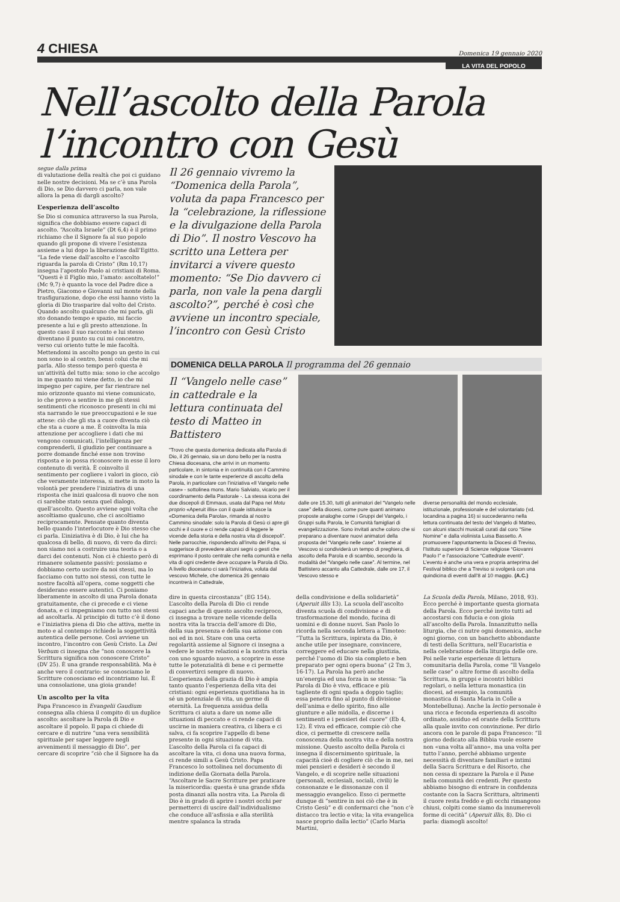4 CHIESA Domenica 19 gennaio 2020
LA VITA DEL POPOLO
Nell’ascolto della Parola
l’incontro con Gesù
segue dalla prima
di valutazione della realtà che poi ci guidano nelle nostre decisioni. Ma se c’è una Parola di Dio, se Dio davvero ci parla, non vale allora la pena di dargli ascolto?
L’esperienza dell’ascolto
Se Dio si comunica attraverso la sua Parola, significa che dobbiamo essere capaci di ascolto. “Ascolta Israele” (Dt 6,4) è il primo richiamo che il Signore fa al suo popolo quando gli propone di vivere l’esistenza assieme a lui dopo la liberazione dall’Egitto. “La fede viene dall’ascolto e l’ascolto riguarda la parola di Cristo” (Rm 10,17) insegna l’apostolo Paolo ai cristiani di Roma. “Questi è il Figlio mio, l’amato: ascoltatelo!” (Mc 9,7) è quanto la voce del Padre dice a Pietro, Giacomo e Giovanni sul monte della trasfigurazione, dopo che essi hanno visto la gloria di Dio trasparire dal volto del Cristo. Quando ascolto qualcuno che mi parla, gli sto donando tempo e spazio, mi faccio presente a lui e gli presto attenzione. In questo caso il suo racconto e lui stesso diventano il punto su cui mi concentro, verso cui oriento tutte le mie facoltà. Mettendomi in ascolto pongo un gesto in cui non sono io al centro, bensì colui che mi parla. Allo stesso tempo però questa è un’attività del tutto mia: sono io che accolgo in me quanto mi viene detto, io che mi impegno per capire, per far rientrare nel mio orizzonte quanto mi viene comunicato, io che provo a sentire in me gli stessi sentimenti che riconosco presenti in chi mi sta narrando le sue preoccupazioni e le sue attese: ciò che gli sta a cuore diventa ciò che sta a cuore a me. È coinvolta la mia attenzione per accogliere i dati che mi vengono comunicati, l’intelligenza per comprenderli, il giudizio per continuare a porre domande finché esse non trovino risposta e io possa riconoscere in esse il loro contenuto di verità. È coinvolto il sentimento per cogliere i valori in gioco, ciò che veramente interessa, si mette in moto la volontà per prendere l’iniziativa di una risposta che inizi qualcosa di nuovo che non ci sarebbe stato senza quel dialogo, quell’ascolto. Questo avviene ogni volta che ascoltiamo qualcuno, che ci ascoltiamo reciprocamente. Pensate quanto diventa bello quando l’interlocutore è Dio stesso che ci parla. L’iniziativa è di Dio, è lui che ha qualcosa di bello, di nuovo, di vero da dirci: non siamo noi a costruire una teoria o a darci dei contenuti. Non ci è chiesto però di rimanere solamente passivi: possiamo e dobbiamo certo uscire da noi stessi, ma lo facciamo con tutto noi stessi, con tutte le nostre facoltà all’opera, come soggetti che desiderano essere autentici. Ci poniamo liberamente in ascolto di una Parola donata gratuitamente, che ci precede e ci viene donata, e ci impegniamo con tutto noi stessi ad ascoltarla. Al principio di tutto c’è il dono e l’iniziativa piena di Dio che attiva, mette in moto e al contempo richiede la soggettività autentica delle persone. Così avviene un incontro, l’incontro con Gesù Cristo. La Dei Verbum ci insegna che “non conoscere la Scrittura significa non conoscere Cristo” (DV 25). È una grande responsabilità. Ma è anche vero il contrario: se conosciamo le Scritture conosciamo ed incontriamo lui. È una consolazione, una gioia grande!
Un ascolto per la vita
Papa Francesco in Evangelii Gaudium consegna alla chiesa il compito di un duplice ascolto: ascoltare la Parola di Dio e ascoltare il popolo. Il papa ci chiede di cercare e di nutrire “una vera sensibilità spirituale per saper leggere negli avvenimenti il messaggio di Dio”, per cercare di scoprire “ciò che il Signore ha da
Il 26 gennaio vivremo la “Domenica della Parola”, voluta da papa Francesco per la “celebrazione, la riflessione e la divulgazione della Parola di Dio”. Il nostro Vescovo ha scritto una Lettera per invitarci a vivere questo momento: “Se Dio davvero ci parla, non vale la pena dargli ascolto?”, perché è così che avviene un incontro speciale, l’incontro con Gesù Cristo
DOMENICA DELLA PAROLA Il programma del 26 gennaio
Il “Vangelo nelle case” in cattedrale e la lettura continuata del testo di Matteo in Battistero
“Trovo che questa domenica dedicata alla Parola di Dio, il 26 gennaio, sia un dono bello per la nostra Chiesa diocesana, che arrivi in un momento particolare, in sintonia e in continuità con il Cammino sinodale e con le tante esperienze di ascolto della Parola, in particolare con l’iniziativa «Il Vangelo nelle case» - sottolinea mons. Mario Salviato, vicario per il coordinamento della Pastorale -. La stessa icona dei due discepoli di Emmaus, usata dal Papa nel Motu proprio «Aperuit illis» con il quale istituisce la «Domenica della Parola», rimanda al nostro Cammino sinodale: solo la Parola di Gesù ci apre gli occhi e il cuore e ci rende capaci di leggere le vicende della storia e della nostra vita di discepoli”. Nelle parrocchie, rispondendo all’invito del Papa, si suggerisce di prevedere alcuni segni o gesti che esprimano il posto centrale che nella comunità e nella vita di ogni credente deve occupare la Parola di Dio. A livello diocesano ci sarà l’iniziativa, voluta dal vescovo Michele, che domenica 26 gennaio incontrerà in Cattedrale,
dalle ore 15.30, tutti gli animatori del “Vangelo nelle case” della diocesi, come pure quanti animano proposte analoghe come i Gruppi del Vangelo, i Gruppi sulla Parola, le Comunità famigliari di evangelizzazione. Sono invitati anche coloro che si preparano a diventare nuovi animatori della proposta del “Vangelo nelle case”. Insieme al Vescovo si condividerà un tempo di preghiera, di ascolto della Parola e di scambio, secondo la modalità del “Vangelo nelle case”. Al termine, nel Battistero accanto alla Cattedrale, dalle ore 17, il Vescovo stesso e
diverse personalità del mondo ecclesiale, istituzionale, professionale e del volontariato (vd. locandina a pagina 16) si succederanno nella lettura continuata del testo del Vangelo di Matteo, con alcuni stacchi musicali curati dal coro “Sine Nomine” e dalla violinista Luisa Bassetto. A promuovere l’appuntamento la Diocesi di Treviso, l’Istituto superiore di Scienze religiose “Giovanni Paolo I” e l’associazione “Cattedrale eventi”. L’evento è anche una vera e propria anteprima del Festival biblico che a Treviso si svolgerà con una quindicina di eventi dall’8 al 10 maggio. (A.C.)
dire in questa circostanza” (EG 154). L’ascolto della Parola di Dio ci rende capaci anche di questo ascolto reciproco, ci insegna a trovare nelle vicende della nostra vita la traccia dell’amore di Dio, della sua presenza e della sua azione con noi ed in noi. Stare con una certa regolarità assieme al Signore ci insegna a vedere le nostre relazioni e la nostra storia con uno sguardo nuovo, a scoprire in esse tutte le potenzialità di bene e ci permette di convertirci sempre di nuovo. L’esperienza della grazia di Dio è ampia tanto quanto l’esperienza della vita dei cristiani: ogni esperienza quotidiana ha in sé un potenziale di vita, un germe di eternità. La frequenza assidua della Scrittura ci aiuta a dare un nome alle situazioni di peccato e ci rende capaci di uscirne in maniera creativa, ci libera e ci salva, ci fa scoprire l’appello di bene presente in ogni situazione di vita. L’ascolto della Parola ci fa capaci di ascoltare la vita, ci dona una nuova forma, ci rende simili a Gesù Cristo. Papa Francesco lo sottolinea nel documento di indizione della Giornata della Parola. “Ascoltare le Sacre Scritture per praticare la misericordia: questa è una grande sfida posta dinanzi alla nostra vita. La Parola di Dio è in grado di aprire i nostri occhi per permetterci di uscire dall’individualismo che conduce all’asfissia e alla sterilità mentre spalanca la strada
della condivisione e della solidarietà” (Aperuit illis 13). La scuola dell’ascolto diventa scuola di condivisione e di trasformazione del mondo, fucina di uomini e di donne nuovi. San Paolo lo ricorda nella seconda lettera a Timoteo: “Tutta la Scrittura, ispirata da Dio, è anche utile per insegnare, convincere, correggere ed educare nella giustizia, perché l’uomo di Dio sia completo e ben preparato per ogni opera buona” (2 Tm 3, 16-17). La Parola ha però anche un’energia ed una forza in se stessa: “la Parola di Dio è viva, efficace e più tagliente di ogni spada a doppio taglio; essa penetra fino al punto di divisione dell’anima e dello spirito, fino alle giunture e alle midolla, e discerne i sentimenti e i pensieri del cuore” (Eb 4, 12). È viva ed efficace, compie ciò che dice, ci permette di crescere nella conoscenza della nostra vita e della nostra missione. Questo ascolto della Parola ci insegna il discernimento spirituale, la capacità cioè di cogliere ciò che in me, nei miei pensieri e desideri è secondo il Vangelo, e di scoprire nelle situazioni (personali, ecclesiali, sociali, civili) le consonanze e le dissonanze con il messaggio evangelico. Esso ci permette dunque di “sentire in noi ciò che è in Cristo Gesù” e di confermarci che “non c’è distacco tra lectio e vita; la vita evangelica nasce proprio dalla lectio” (Carlo Maria Martini,
La Scuola della Parola, Milano, 2018, 93). Ecco perché è importante questa giornata della Parola. Ecco perché invito tutti ad accostarsi con fiducia e con gioia all’ascolto della Parola. Innanzitutto nella liturgia, che ci nutre ogni domenica, anche ogni giorno, con un banchetto abbondante di testi della Scrittura, nell’Eucaristia e nella celebrazione della liturgia delle ore. Poi nelle varie esperienze di lettura comunitaria della Parola, come “Il Vangelo nelle case” o altre forme di ascolto della Scrittura, in gruppi e incontri biblici regolari, o nella lettura monastica (in diocesi, ad esempio, la comunità monastica di Santa Maria in Colle a Montebelluna). Anche la lectio personale è una ricca e feconda esperienza di ascolto ordinato, assiduo ed orante della Scrittura alla quale invito con convinzione. Per dirlo ancora con le parole di papa Francesco: “Il giorno dedicato alla Bibbia vuole essere non «una volta all’anno», ma una volta per tutto l’anno, perché abbiamo urgente necessità di diventare familiari e intimi della Sacra Scrittura e del Risorto, che non cessa di spezzare la Parola e il Pane nella comunità dei credenti. Per questo abbiamo bisogno di entrare in confidenza costante con la Sacra Scrittura, altrimenti il cuore resta freddo e gli occhi rimangono chiusi, colpiti come siamo da innumerevoli forme di cecità” (Aperuit illis, 8). Dio ci parla: diamogli ascolto!